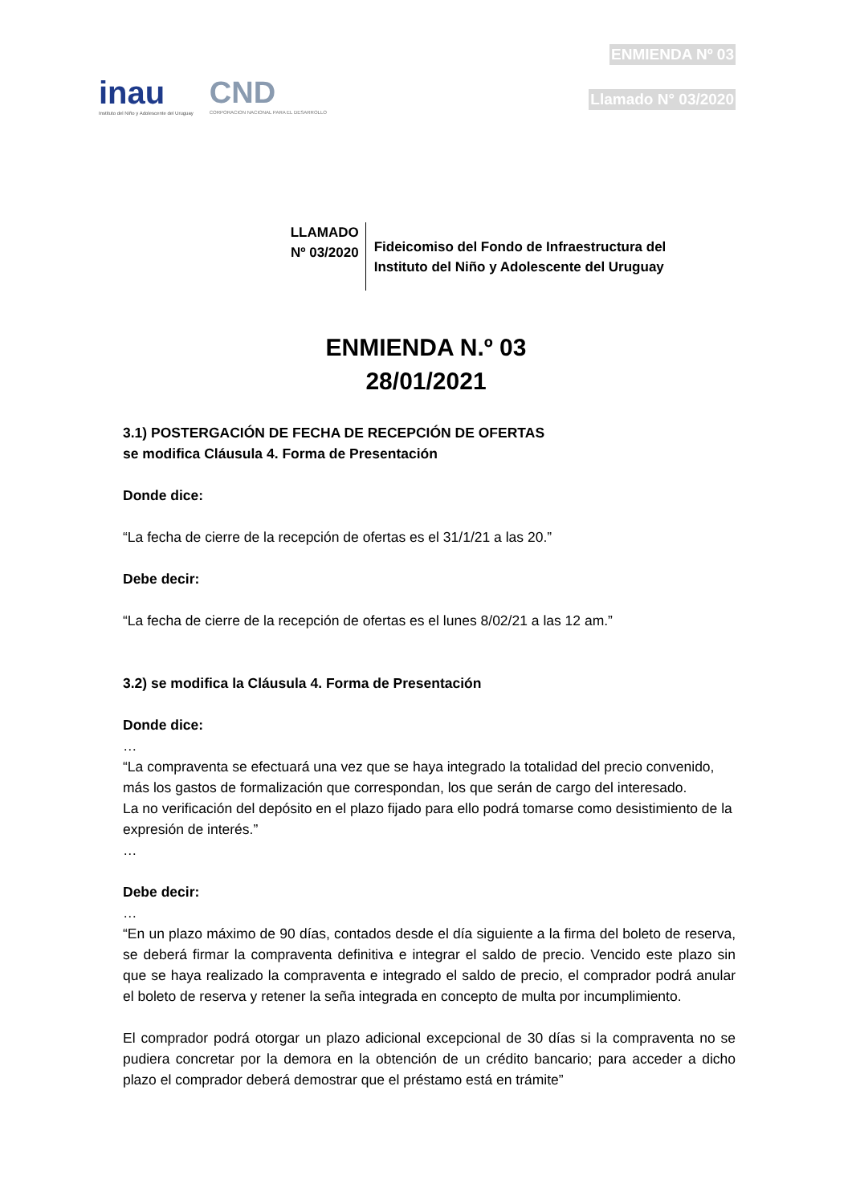inau
Instituto del Niño y Adolescente del Uruguay
CND
CORPORACION NACIONAL PARA EL DESARROLLO
ENMIENDA Nº 03
Llamado N° 03/2020
LLAMADO
Nº 03/2020
Fideicomiso del Fondo de Infraestructura del
Instituto del Niño y Adolescente del Uruguay
ENMIENDA N.º 03
28/01/2021
3.1) POSTERGACIÓN DE FECHA DE RECEPCIÓN DE OFERTAS
se modifica Cláusula 4. Forma de Presentación
Donde dice:
“La fecha de cierre de la recepción de ofertas es el 31/1/21 a las 20.”
Debe decir:
“La fecha de cierre de la recepción de ofertas es el lunes 8/02/21 a las 12 am.”
3.2) se modifica la Cláusula 4. Forma de Presentación
Donde dice:
…
“La compraventa se efectuará una vez que se haya integrado la totalidad del precio convenido, más los gastos de formalización que correspondan, los que serán de cargo del interesado.
La no verificación del depósito en el plazo fijado para ello podrá tomarse como desistimiento de la expresión de interés.”
…
Debe decir:
…
“En un plazo máximo de 90 días, contados desde el día siguiente a la firma del boleto de reserva, se deberá firmar la compraventa definitiva e integrar el saldo de precio. Vencido este plazo sin que se haya realizado la compraventa e integrado el saldo de precio, el comprador podrá anular el boleto de reserva y retener la seña integrada en concepto de multa por incumplimiento.
El comprador podrá otorgar un plazo adicional excepcional de 30 días si la compraventa no se pudiera concretar por la demora en la obtención de un crédito bancario; para acceder a dicho plazo el comprador deberá demostrar que el préstamo está en trámite”